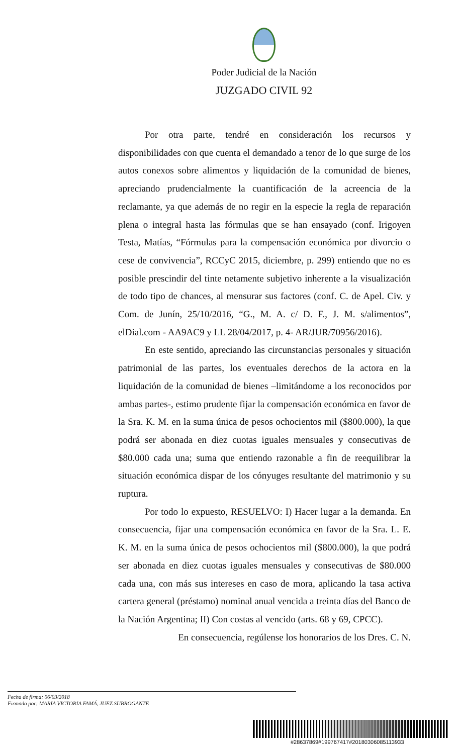Poder Judicial de la Nación
JUZGADO CIVIL 92
Por otra parte, tendré en consideración los recursos y disponibilidades con que cuenta el demandado a tenor de lo que surge de los autos conexos sobre alimentos y liquidación de la comunidad de bienes, apreciando prudencialmente la cuantificación de la acreencia de la reclamante, ya que además de no regir en la especie la regla de reparación plena o integral hasta las fórmulas que se han ensayado (conf. Irigoyen Testa, Matías, “Fórmulas para la compensación económica por divorcio o cese de convivencia”, RCCyC 2015, diciembre, p. 299) entiendo que no es posible prescindir del tinte netamente subjetivo inherente a la visualización de todo tipo de chances, al mensurar sus factores (conf. C. de Apel. Civ. y Com. de Junín, 25/10/2016, “G., M. A. c/ D. F., J. M. s/alimentos”, elDial.com - AA9AC9 y LL 28/04/2017, p. 4- AR/JUR/70956/2016).
En este sentido, apreciando las circunstancias personales y situación patrimonial de las partes, los eventuales derechos de la actora en la liquidación de la comunidad de bienes –limitándome a los reconocidos por ambas partes-, estimo prudente fijar la compensación económica en favor de la Sra. K. M. en la suma única de pesos ochocientos mil ($800.000), la que podrá ser abonada en diez cuotas iguales mensuales y consecutivas de $80.000 cada una; suma que entiendo razonable a fin de reequilibrar la situación económica dispar de los cónyuges resultante del matrimonio y su ruptura.
Por todo lo expuesto, RESUELVO: I) Hacer lugar a la demanda. En consecuencia, fijar una compensación económica en favor de la Sra. L. E. K. M. en la suma única de pesos ochocientos mil ($800.000), la que podrá ser abonada en diez cuotas iguales mensuales y consecutivas de $80.000 cada una, con más sus intereses en caso de mora, aplicando la tasa activa cartera general (préstamo) nominal anual vencida a treinta días del Banco de la Nación Argentina; II) Con costas al vencido (arts. 68 y 69, CPCC).
En consecuencia, regúlense los honorarios de los Dres. C. N.
Fecha de firma: 06/03/2018
Firmado por: MARIA VICTORIA FAMÁ, JUEZ SUBROGANTE
#28637869#199767417#20180306085113933